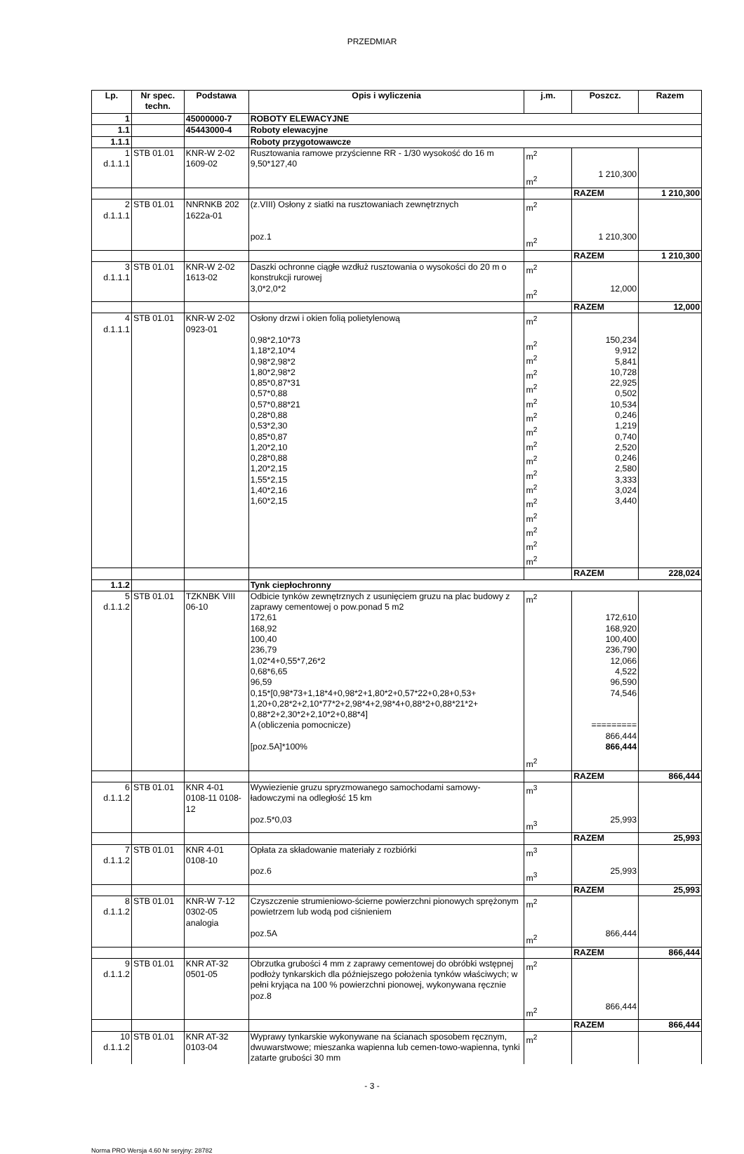PRZEDMIAR
| Lp. | Nr spec. techn. | Podstawa | Opis i wyliczenia | j.m. | Poszcz. | Razem |
| --- | --- | --- | --- | --- | --- | --- |
| 1 | | 45000000-7 | ROBOTY ELEWACYJNE | | | |
| 1.1 | | 45443000-4 | Roboty elewacyjne | | | |
| 1.1.1 | | | Roboty przygotowawcze | | | |
| 1 d.1.1.1 | STB 01.01 | KNR-W 2-02 1609-02 | Rusztowania ramowe przyścienne RR - 1/30 wysokość do 16 m 9,50*127,40 | m<sup>2</sup> m<sup>2</sup> | 1 210,300 | |
| | | | | | RAZEM | 1 210,300 |
| 2 d.1.1.1 | STB 01.01 | NNRNKB 202 1622a-01 | (z.VIII) Osłony z siatki na rusztowaniach zewnętrznych poz.1 | m<sup>2</sup> m<sup>2</sup> | 1 210,300 | |
| | | | | | RAZEM | 1 210,300 |
| 3 d.1.1.1 | STB 01.01 | KNR-W 2-02 1613-02 | Daszki ochronne ciągłe wzdłuż rusztowania o wysokości do 20 m o konstrukcji rurowej 3,0*2,0*2 | m<sup>2</sup> m<sup>2</sup> | 12,000 | |
| | | | | | RAZEM | 12,000 |
| 4 d.1.1.1 | STB 01.01 | KNR-W 2-02 0923-01 | Osłony drzwi i okien folią polietylenową 0,98*2,10*73 1,18*2,10*4 0,98*2,98*2 1,80*2,98*2 0,85*0,87*31 0,57*0,88 0,57*0,88*21 0,28*0,88 0,53*2,30 0,85*0,87 1,20*2,10 0,28*0,88 1,20*2,15 1,55*2,15 1,40*2,16 1,60*2,15 | m<sup>2</sup> m<sup>2</sup> m<sup>2</sup> m<sup>2</sup> m<sup>2</sup> m<sup>2</sup> m<sup>2</sup> m<sup>2</sup> m<sup>2</sup> m<sup>2</sup> m<sup>2</sup> m<sup>2</sup> m<sup>2</sup> m<sup>2</sup> m<sup>2</sup> m<sup>2</sup> m<sup>2</sup> | 150,234 9,912 5,841 10,728 22,925 0,502 10,534 0,246 1,219 0,740 2,520 0,246 2,580 3,333 3,024 3,440 | |
| | | | | | RAZEM | 228,024 |
| 1.1.2 | | | Tynk ciepłochronny | | | |
| 5 d.1.1.2 | STB 01.01 | TZKNBK VIII 06-10 | Odbicie tynków zewnętrznych z usunięciem gruzu na plac budowy z zaprawy cementowej o pow.ponad 5 m2 172,61 168,92 100,40 236,79 1,02*4+0,55*7,26*2 0,68*6,65 96,59 0,15*[0,98*73+1,18*4+0,98*2+1,80*2+0,57*22+0,28+0,53+ 1,20+0,28*2+2,10*77*2+2,98*4+2,98*4+0,88*2+0,88*21*2+ 0,88*2+2,30*2+2,10*2+0,88*4] A (obliczenia pomocnicze) [poz.5A]*100% | m<sup>2</sup> m<sup>2</sup> | 172,610 168,920 100,400 236,790 12,066 4,522 96,590 74,546 ========= 866,444 866,444 | |
| | | | | | RAZEM | 866,444 |
| 6 d.1.1.2 | STB 01.01 | KNR 4-01 0108-11 0108-12 | Wywiezienie gruzu spryzmowanego samochodami samowy-ładowczymi na odległość 15 km poz.5*0,03 | m<sup>3</sup> m<sup>3</sup> | 25,993 | |
| | | | | | RAZEM | 25,993 |
| 7 d.1.1.2 | STB 01.01 | KNR 4-01 0108-10 | Opłata za składowanie materiały z rozbiórki poz.6 | m<sup>3</sup> m<sup>3</sup> | 25,993 | |
| | | | | | RAZEM | 25,993 |
| 8 d.1.1.2 | STB 01.01 | KNR-W 7-12 0302-05 analogia | Czyszczenie strumieniowo-ścierne powierzchni pionowych sprężonym powietrzem lub wodą pod ciśnieniem poz.5A | m<sup>2</sup> m<sup>2</sup> | 866,444 | |
| | | | | | RAZEM | 866,444 |
| 9 d.1.1.2 | STB 01.01 | KNR AT-32 0501-05 | Obrzutka grubości 4 mm z zaprawy cementowej do obróbki wstępnej podłoży tynkarskich dla późniejszego położenia tynków właściwych; w pełni kryjąca na 100 % powierzchni pionowej, wykonywana ręcznie poz.8 | m<sup>2</sup> m<sup>2</sup> | 866,444 | |
| | | | | | RAZEM | 866,444 |
| 10 d.1.1.2 | STB 01.01 | KNR AT-32 0103-04 | Wyprawy tynkarskie wykonywane na ścianach sposobem ręcznym, dwuwarstwowe; mieszanka wapienna lub cemen-towo-wapienna, tynki zatarte grubości 30 mm | m<sup>2</sup> | | |
- 3 -
Norma PRO Wersja 4.60 Nr seryjny: 28782